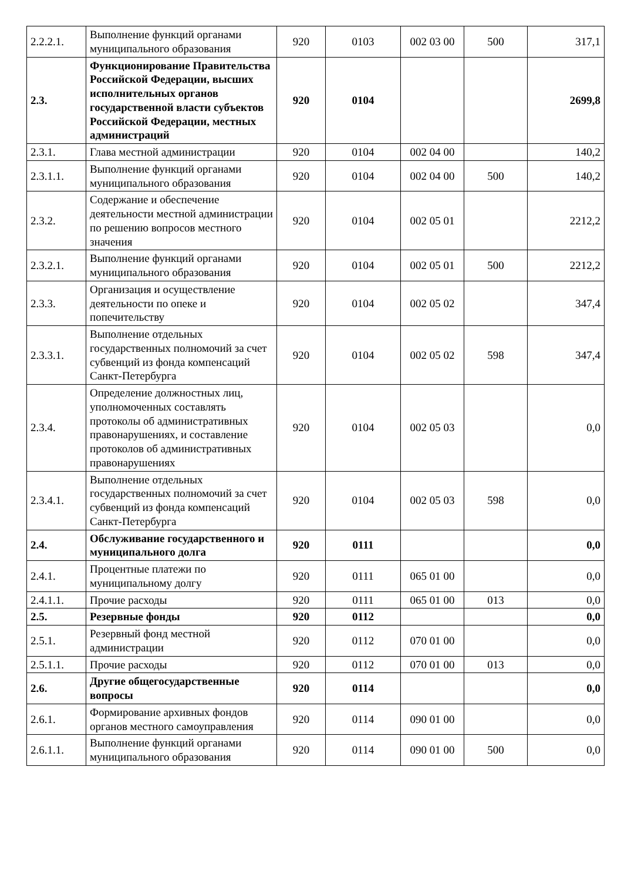| 2.2.2.1. | Выполнение функций органами муниципального образования | 920 | 0103 | 002 03 00 | 500 | 317,1 |
| 2.3. | Функционирование Правительства Российской Федерации, высших исполнительных органов государственной власти субъектов Российской Федерации, местных администраций | 920 | 0104 | | | 2699,8 |
| 2.3.1. | Глава местной администрации | 920 | 0104 | 002 04 00 | | 140,2 |
| 2.3.1.1. | Выполнение функций органами муниципального образования | 920 | 0104 | 002 04 00 | 500 | 140,2 |
| 2.3.2. | Содержание и обеспечение деятельности местной администрации по решению вопросов местного значения | 920 | 0104 | 002 05 01 | | 2212,2 |
| 2.3.2.1. | Выполнение функций органами муниципального образования | 920 | 0104 | 002 05 01 | 500 | 2212,2 |
| 2.3.3. | Организация и осуществление деятельности по опеке и попечительству | 920 | 0104 | 002 05 02 | | 347,4 |
| 2.3.3.1. | Выполнение отдельных государственных полномочий за счет субвенций из фонда компенсаций Санкт-Петербурга | 920 | 0104 | 002 05 02 | 598 | 347,4 |
| 2.3.4. | Определение должностных лиц, уполномоченных составлять протоколы об административных правонарушениях, и составление протоколов об административных правонарушениях | 920 | 0104 | 002 05 03 | | 0,0 |
| 2.3.4.1. | Выполнение отдельных государственных полномочий за счет субвенций из фонда компенсаций Санкт-Петербурга | 920 | 0104 | 002 05 03 | 598 | 0,0 |
| 2.4. | Обслуживание государственного и муниципального долга | 920 | 0111 | | | 0,0 |
| 2.4.1. | Процентные платежи по муниципальному долгу | 920 | 0111 | 065 01 00 | | 0,0 |
| 2.4.1.1. | Прочие расходы | 920 | 0111 | 065 01 00 | 013 | 0,0 |
| 2.5. | Резервные фонды | 920 | 0112 | | | 0,0 |
| 2.5.1. | Резервный фонд местной администрации | 920 | 0112 | 070 01 00 | | 0,0 |
| 2.5.1.1. | Прочие расходы | 920 | 0112 | 070 01 00 | 013 | 0,0 |
| 2.6. | Другие общегосударственные вопросы | 920 | 0114 | | | 0,0 |
| 2.6.1. | Формирование архивных фондов органов местного самоуправления | 920 | 0114 | 090 01 00 | | 0,0 |
| 2.6.1.1. | Выполнение функций органами муниципального образования | 920 | 0114 | 090 01 00 | 500 | 0,0 |